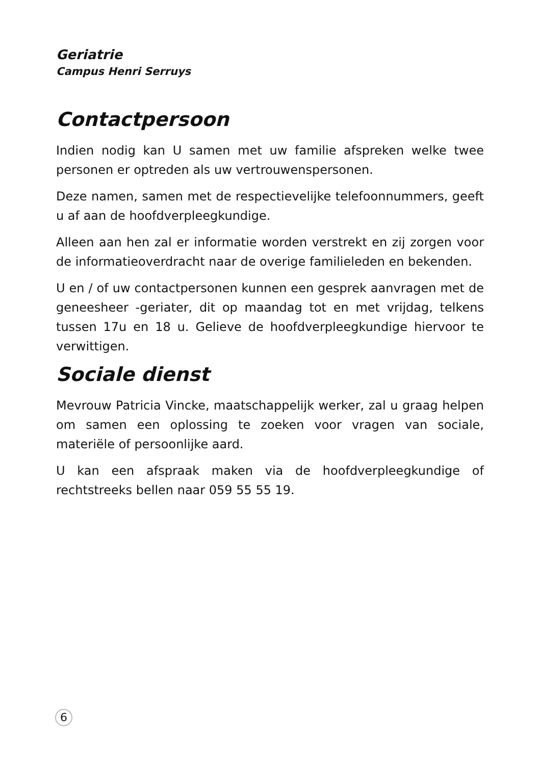Geriatrie
Campus Henri Serruys
Contactpersoon
Indien nodig kan U samen met uw familie afspreken welke twee personen er optreden als uw vertrouwenspersonen.
Deze namen, samen met de respectievelijke telefoonnummers, geeft u af aan de hoofdverpleegkundige.
Alleen aan hen zal er informatie worden verstrekt en zij zorgen voor de informatieoverdracht naar de overige familieleden en bekenden.
U en / of uw contactpersonen kunnen een gesprek aanvragen met de geneesheer -geriater, dit op maandag tot en met vrijdag, telkens tussen 17u en 18 u. Gelieve de hoofdverpleegkundige hiervoor te verwittigen.
Sociale dienst
Mevrouw Patricia Vincke, maatschappelijk werker, zal u graag helpen om samen een oplossing te zoeken voor vragen van sociale, materiële of persoonlijke aard.
U kan een afspraak maken via de hoofdverpleegkundige of rechtstreeks bellen naar 059 55 55 19.
6